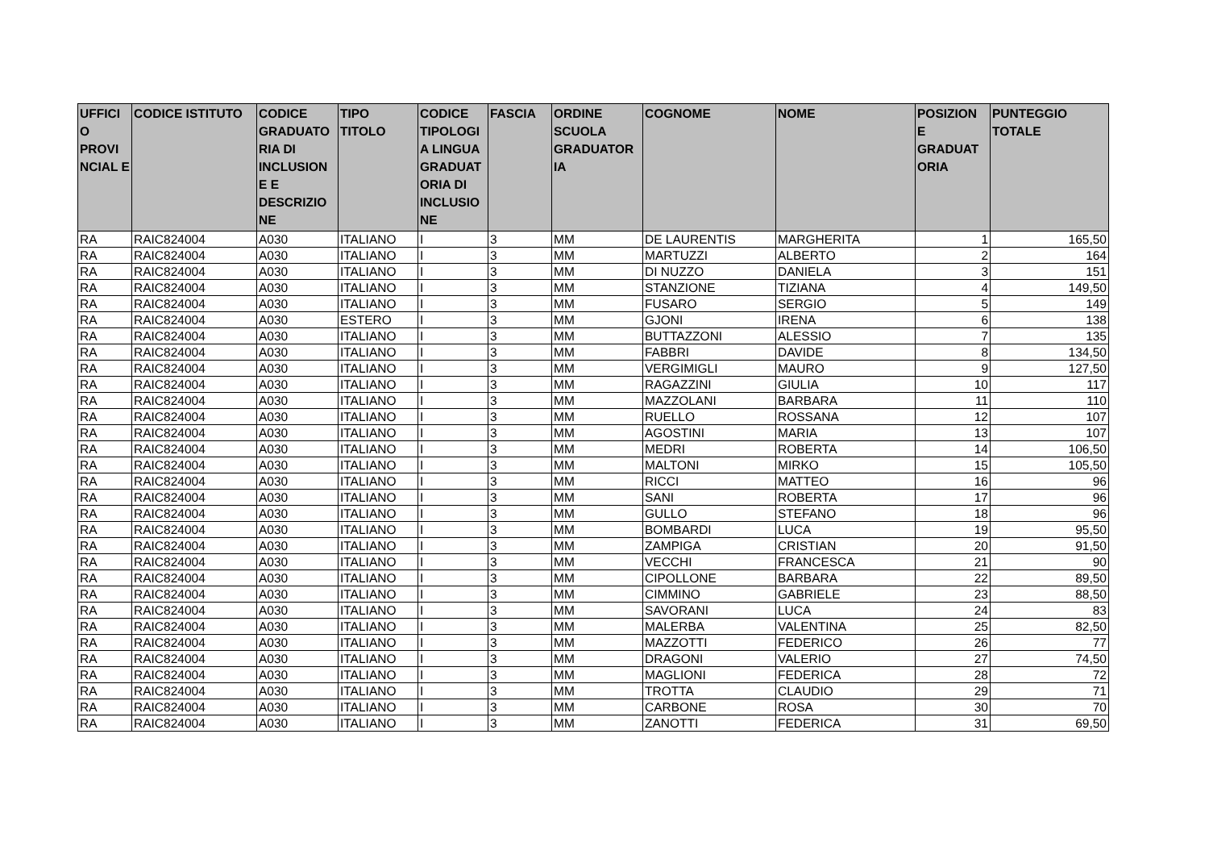| UFFICI O PROVI NCIAL E | CODICE ISTITUTO | CODICE GRADUATO RIA DI INCLUSION E E DESCRIZIO NE | TIPO TITOLO | CODICE TIPOLOGI A LINGUA GRADUAT ORIA DI INCLUSIO NE | FASCIA | ORDINE SCUOLA GRADUATOR IA | COGNOME | NOME | POSIZION E GRADUAT ORIA | PUNTEGGIO TOTALE |
| --- | --- | --- | --- | --- | --- | --- | --- | --- | --- | --- |
| RA | RAIC824004 | A030 | ITALIANO | I | 3 | MM | DE LAURENTIS | MARGHERITA | 1 | 165,50 |
| RA | RAIC824004 | A030 | ITALIANO | I | 3 | MM | MARTUZZI | ALBERTO | 2 | 164 |
| RA | RAIC824004 | A030 | ITALIANO | I | 3 | MM | DI NUZZO | DANIELA | 3 | 151 |
| RA | RAIC824004 | A030 | ITALIANO | I | 3 | MM | STANZIONE | TIZIANA | 4 | 149,50 |
| RA | RAIC824004 | A030 | ITALIANO | I | 3 | MM | FUSARO | SERGIO | 5 | 149 |
| RA | RAIC824004 | A030 | ESTERO | I | 3 | MM | GJONI | IRENA | 6 | 138 |
| RA | RAIC824004 | A030 | ITALIANO | I | 3 | MM | BUTTAZZONI | ALESSIO | 7 | 135 |
| RA | RAIC824004 | A030 | ITALIANO | I | 3 | MM | FABBRI | DAVIDE | 8 | 134,50 |
| RA | RAIC824004 | A030 | ITALIANO | I | 3 | MM | VERGIMIGLI | MAURO | 9 | 127,50 |
| RA | RAIC824004 | A030 | ITALIANO | I | 3 | MM | RAGAZZINI | GIULIA | 10 | 117 |
| RA | RAIC824004 | A030 | ITALIANO | I | 3 | MM | MAZZOLANI | BARBARA | 11 | 110 |
| RA | RAIC824004 | A030 | ITALIANO | I | 3 | MM | RUELLO | ROSSANA | 12 | 107 |
| RA | RAIC824004 | A030 | ITALIANO | I | 3 | MM | AGOSTINI | MARIA | 13 | 107 |
| RA | RAIC824004 | A030 | ITALIANO | I | 3 | MM | MEDRI | ROBERTA | 14 | 106,50 |
| RA | RAIC824004 | A030 | ITALIANO | I | 3 | MM | MALTONI | MIRKO | 15 | 105,50 |
| RA | RAIC824004 | A030 | ITALIANO | I | 3 | MM | RICCI | MATTEO | 16 | 96 |
| RA | RAIC824004 | A030 | ITALIANO | I | 3 | MM | SANI | ROBERTA | 17 | 96 |
| RA | RAIC824004 | A030 | ITALIANO | I | 3 | MM | GULLO | STEFANO | 18 | 96 |
| RA | RAIC824004 | A030 | ITALIANO | I | 3 | MM | BOMBARDI | LUCA | 19 | 95,50 |
| RA | RAIC824004 | A030 | ITALIANO | I | 3 | MM | ZAMPIGA | CRISTIAN | 20 | 91,50 |
| RA | RAIC824004 | A030 | ITALIANO | I | 3 | MM | VECCHI | FRANCESCA | 21 | 90 |
| RA | RAIC824004 | A030 | ITALIANO | I | 3 | MM | CIPOLLONE | BARBARA | 22 | 89,50 |
| RA | RAIC824004 | A030 | ITALIANO | I | 3 | MM | CIMMINO | GABRIELE | 23 | 88,50 |
| RA | RAIC824004 | A030 | ITALIANO | I | 3 | MM | SAVORANI | LUCA | 24 | 83 |
| RA | RAIC824004 | A030 | ITALIANO | I | 3 | MM | MALERBA | VALENTINA | 25 | 82,50 |
| RA | RAIC824004 | A030 | ITALIANO | I | 3 | MM | MAZZOTTI | FEDERICO | 26 | 77 |
| RA | RAIC824004 | A030 | ITALIANO | I | 3 | MM | DRAGONI | VALERIO | 27 | 74,50 |
| RA | RAIC824004 | A030 | ITALIANO | I | 3 | MM | MAGLIONI | FEDERICA | 28 | 72 |
| RA | RAIC824004 | A030 | ITALIANO | I | 3 | MM | TROTTA | CLAUDIO | 29 | 71 |
| RA | RAIC824004 | A030 | ITALIANO | I | 3 | MM | CARBONE | ROSA | 30 | 70 |
| RA | RAIC824004 | A030 | ITALIANO | I | 3 | MM | ZANOTTI | FEDERICA | 31 | 69,50 |